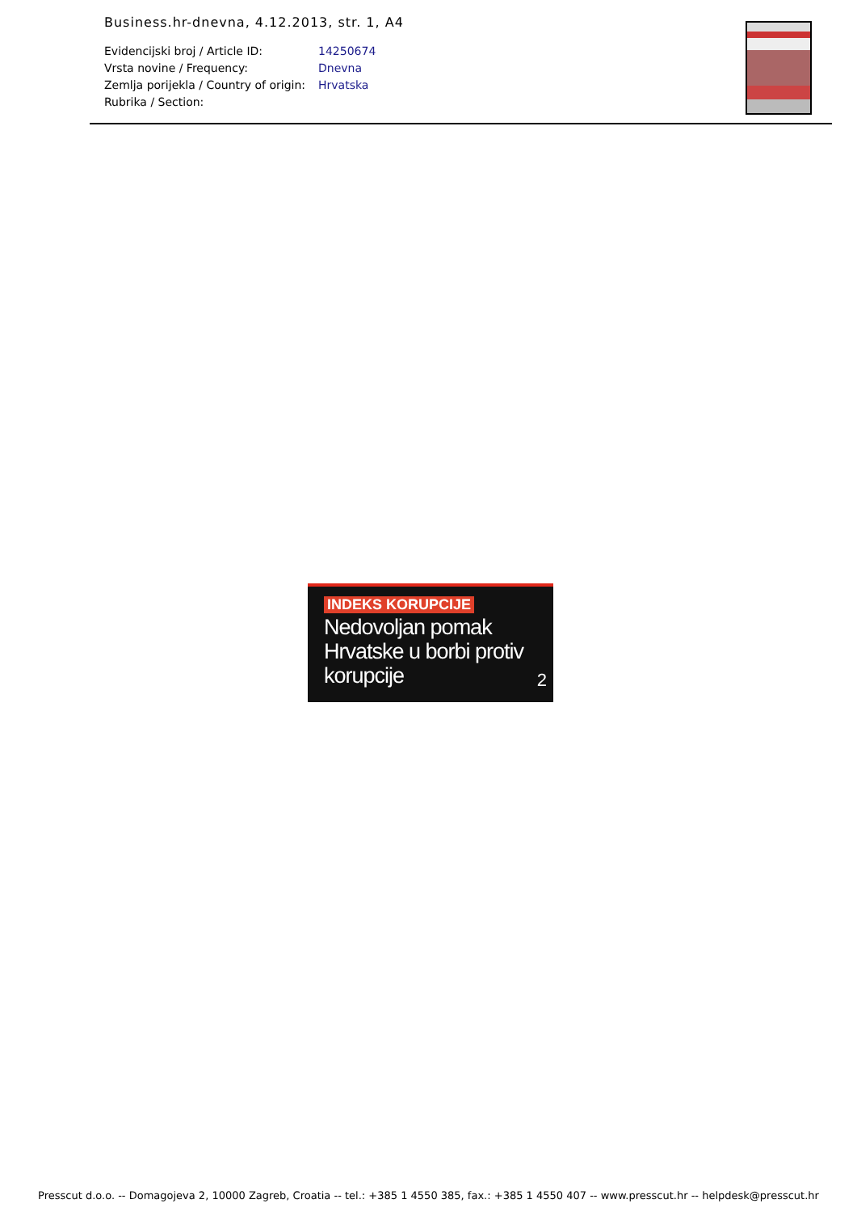Business.hr-dnevna, 4.12.2013, str. 1, A4
| Evidencijski broj / Article ID: | 14250674 |
| Vrsta novine / Frequency: | Dnevna |
| Zemlja porijekla / Country of origin: | Hrvatska |
| Rubrika / Section: | |
INDEKS KORUPCIJE
Nedovoljan pomak
Hrvatske u borbi protiv
korupcije
2
Presscut d.o.o. -- Domagojeva 2, 10000 Zagreb, Croatia -- tel.: +385 1 4550 385, fax.: +385 1 4550 407 -- www.presscut.hr -- helpdesk@presscut.hr